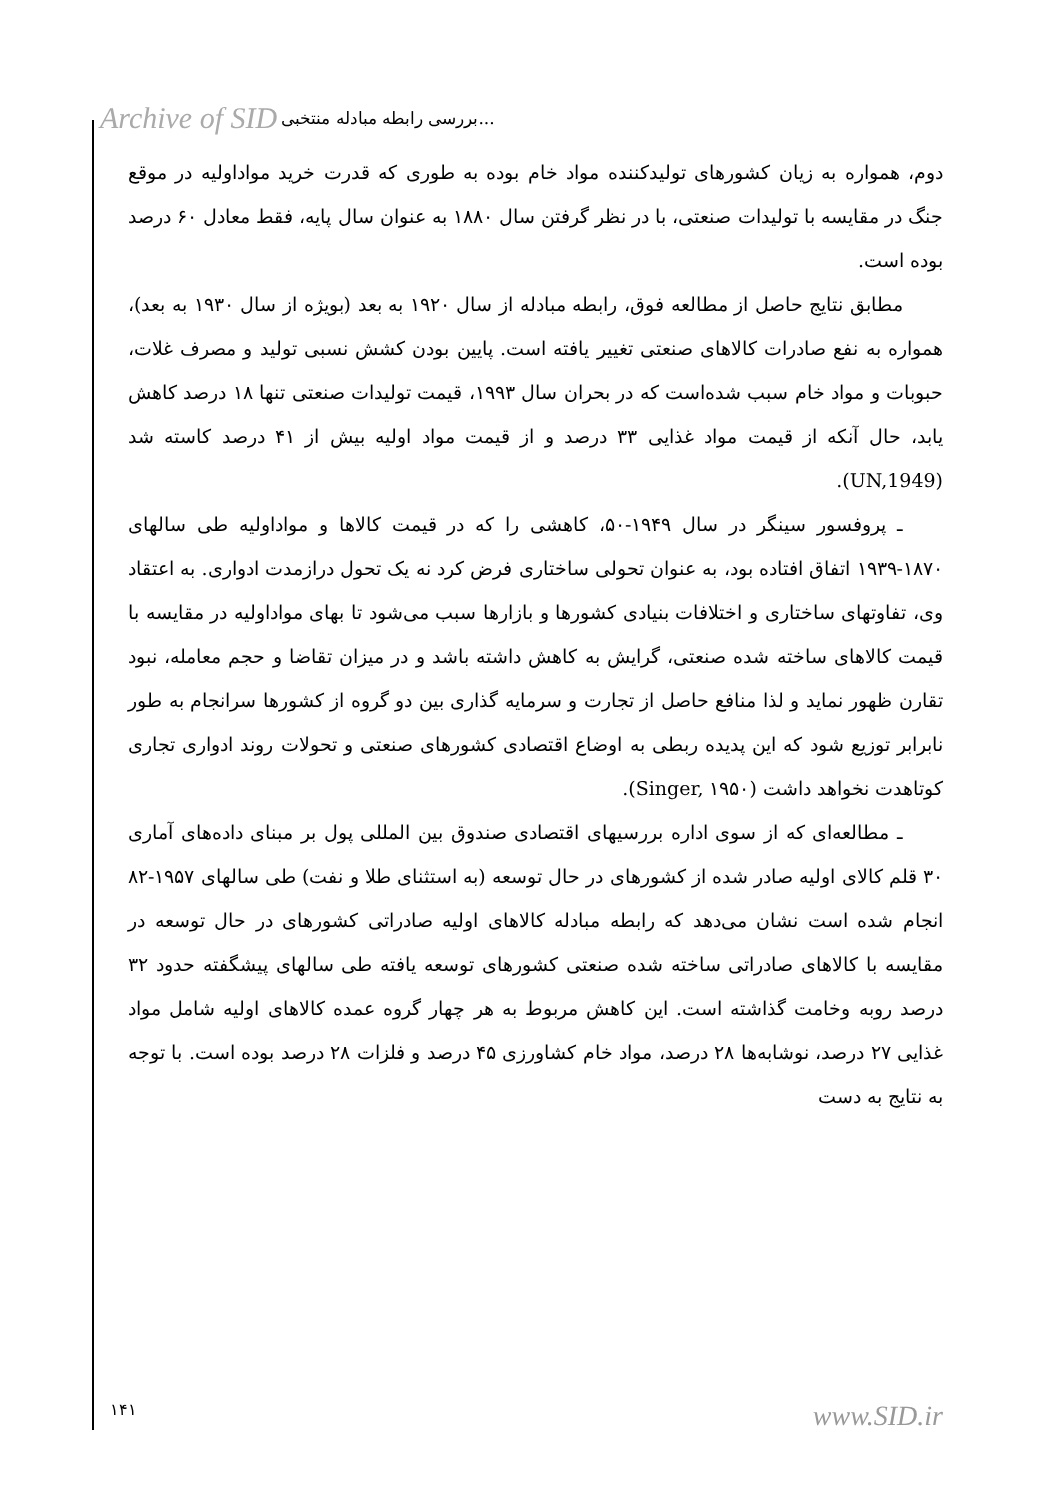Archive of SID بررسی رابطه مبادله منتخبی...
دوم، همواره به زیان کشورهای تولیدکننده مواد خام بوده به طوری که قدرت خرید مواداولیه در موقع جنگ در مقایسه با تولیدات صنعتی، با در نظر گرفتن سال ۱۸۸۰ به عنوان سال پایه، فقط معادل ۶۰ درصد بوده است.
مطابق نتایج حاصل از مطالعه فوق، رابطه مبادله از سال ۱۹۲۰ به بعد (بویژه از سال ۱۹۳۰ به بعد)، همواره به نفع صادرات کالاهای صنعتی تغییر یافته است. پایین بودن کشش نسبی تولید و مصرف غلات، حبوبات و مواد خام سبب شده‌است که در بحران سال ۱۹۹۳، قیمت تولیدات صنعتی تنها ۱۸ درصد کاهش یابد، حال آنکه از قیمت مواد غذایی ۳۳ درصد و از قیمت مواد اولیه بیش از ۴۱ درصد کاسته شد (UN,1949).
ـ پروفسور سینگر در سال ۱۹۴۹-۵۰، کاهشی را که در قیمت کالاها و مواداولیه طی سالهای ۱۸۷۰-۱۹۳۹ اتفاق افتاده بود، به عنوان تحولی ساختاری فرض کرد نه یک تحول درازمدت ادواری. به اعتقاد وی، تفاوتهای ساختاری و اختلافات بنیادی کشورها و بازارها سبب می‌شود تا بهای مواداولیه در مقایسه با قیمت کالاهای ساخته شده صنعتی، گرایش به کاهش داشته باشد و در میزان تقاضا و حجم معامله، نبود تقارن ظهور نماید و لذا منافع حاصل از تجارت و سرمایه گذاری بین دو گروه از کشورها سرانجام به طور نابرابر توزیع شود که این پدیده ربطی به اوضاع اقتصادی کشورهای صنعتی و تحولات روند ادواری تجاری کوتاهدت نخواهد داشت (Singer, ۱۹۵۰).
ـ مطالعه‌ای که از سوی اداره بررسیهای اقتصادی صندوق بین المللی پول بر مبنای داده‌های آماری ۳۰ قلم کالای اولیه صادر شده از کشورهای در حال توسعه (به استثنای طلا و نفت) طی سالهای ۱۹۵۷-۸۲ انجام شده است نشان می‌دهد که رابطه مبادله کالاهای اولیه صادراتی کشورهای در حال توسعه در مقایسه با کالاهای صادراتی ساخته شده صنعتی کشورهای توسعه یافته طی سالهای پیشگفته حدود ۳۲ درصد روبه وخامت گذاشته است. این کاهش مربوط به هر چهار گروه عمده کالاهای اولیه شامل مواد غذایی ۲۷ درصد، نوشابه‌ها ۲۸ درصد، مواد خام کشاورزی ۴۵ درصد و فلزات ۲۸ درصد بوده است. با توجه به نتایج به دست
۱۴۱ www.SID.ir